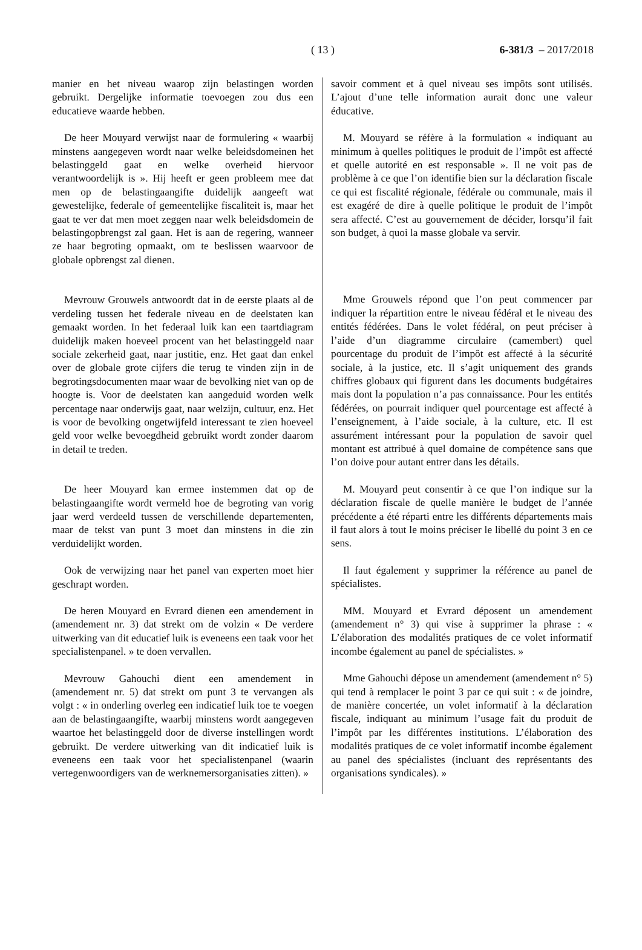( 13 )
6-381/3 – 2017/2018
manier en het niveau waarop zijn belastingen worden gebruikt. Dergelijke informatie toevoegen zou dus een educatieve waarde hebben.
De heer Mouyard verwijst naar de formulering « waarbij minstens aangegeven wordt naar welke beleidsdomeinen het belastinggeld gaat en welke overheid hiervoor verantwoordelijk is ». Hij heeft er geen probleem mee dat men op de belastingaangifte duidelijk aangeeft wat gewestelijke, federale of gemeentelijke fiscaliteit is, maar het gaat te ver dat men moet zeggen naar welk beleidsdomein de belastingopbrengst zal gaan. Het is aan de regering, wanneer ze haar begroting opmaakt, om te beslissen waarvoor de globale opbrengst zal dienen.
Mevrouw Grouwels antwoordt dat in de eerste plaats al de verdeling tussen het federale niveau en de deelstaten kan gemaakt worden. In het federaal luik kan een taartdiagram duidelijk maken hoeveel procent van het belastinggeld naar sociale zekerheid gaat, naar justitie, enz. Het gaat dan enkel over de globale grote cijfers die terug te vinden zijn in de begrotingsdocumenten maar waar de bevolking niet van op de hoogte is. Voor de deelstaten kan aangeduid worden welk percentage naar onderwijs gaat, naar welzijn, cultuur, enz. Het is voor de bevolking ongetwijfeld interessant te zien hoeveel geld voor welke bevoegdheid gebruikt wordt zonder daarom in detail te treden.
De heer Mouyard kan ermee instemmen dat op de belastingaangifte wordt vermeld hoe de begroting van vorig jaar werd verdeeld tussen de verschillende departementen, maar de tekst van punt 3 moet dan minstens in die zin verduidelijkt worden.
Ook de verwijzing naar het panel van experten moet hier geschrapt worden.
De heren Mouyard en Evrard dienen een amendement in (amendement nr. 3) dat strekt om de volzin « De verdere uitwerking van dit educatief luik is eveneens een taak voor het specialistenpanel. » te doen vervallen.
Mevrouw Gahouchi dient een amendement in (amendement nr. 5) dat strekt om punt 3 te vervangen als volgt : « in onderling overleg een indicatief luik toe te voegen aan de belastingaangifte, waarbij minstens wordt aangegeven waartoe het belastinggeld door de diverse instellingen wordt gebruikt. De verdere uitwerking van dit indicatief luik is eveneens een taak voor het specialistenpanel (waarin vertegenwoordigers van de werknemersorganisaties zitten). »
savoir comment et à quel niveau ses impôts sont utilisés. L’ajout d’une telle information aurait donc une valeur éducative.
M. Mouyard se réfère à la formulation « indiquant au minimum à quelles politiques le produit de l’impôt est affecté et quelle autorité en est responsable ». Il ne voit pas de problème à ce que l’on identifie bien sur la déclaration fiscale ce qui est fiscalité régionale, fédérale ou communale, mais il est exagéré de dire à quelle politique le produit de l’impôt sera affecté. C’est au gouvernement de décider, lorsqu’il fait son budget, à quoi la masse globale va servir.
Mme Grouwels répond que l’on peut commencer par indiquer la répartition entre le niveau fédéral et le niveau des entités fédérées. Dans le volet fédéral, on peut préciser à l’aide d’un diagramme circulaire (camembert) quel pourcentage du produit de l’impôt est affecté à la sécurité sociale, à la justice, etc. Il s’agit uniquement des grands chiffres globaux qui figurent dans les documents budgétaires mais dont la population n’a pas connaissance. Pour les entités fédérées, on pourrait indiquer quel pourcentage est affecté à l’enseignement, à l’aide sociale, à la culture, etc. Il est assurément intéressant pour la population de savoir quel montant est attribué à quel domaine de compétence sans que l’on doive pour autant entrer dans les détails.
M. Mouyard peut consentir à ce que l’on indique sur la déclaration fiscale de quelle manière le budget de l’année précédente a été réparti entre les différents départements mais il faut alors à tout le moins préciser le libellé du point 3 en ce sens.
Il faut également y supprimer la référence au panel de spécialistes.
MM. Mouyard et Evrard déposent un amendement (amendement n° 3) qui vise à supprimer la phrase : « L’élaboration des modalités pratiques de ce volet informatif incombe également au panel de spécialistes. »
Mme Gahouchi dépose un amendement (amendement n° 5) qui tend à remplacer le point 3 par ce qui suit : « de joindre, de manière concertée, un volet informatif à la déclaration fiscale, indiquant au minimum l’usage fait du produit de l’impôt par les différentes institutions. L’élaboration des modalités pratiques de ce volet informatif incombe également au panel des spécialistes (incluant des représentants des organisations syndicales). »